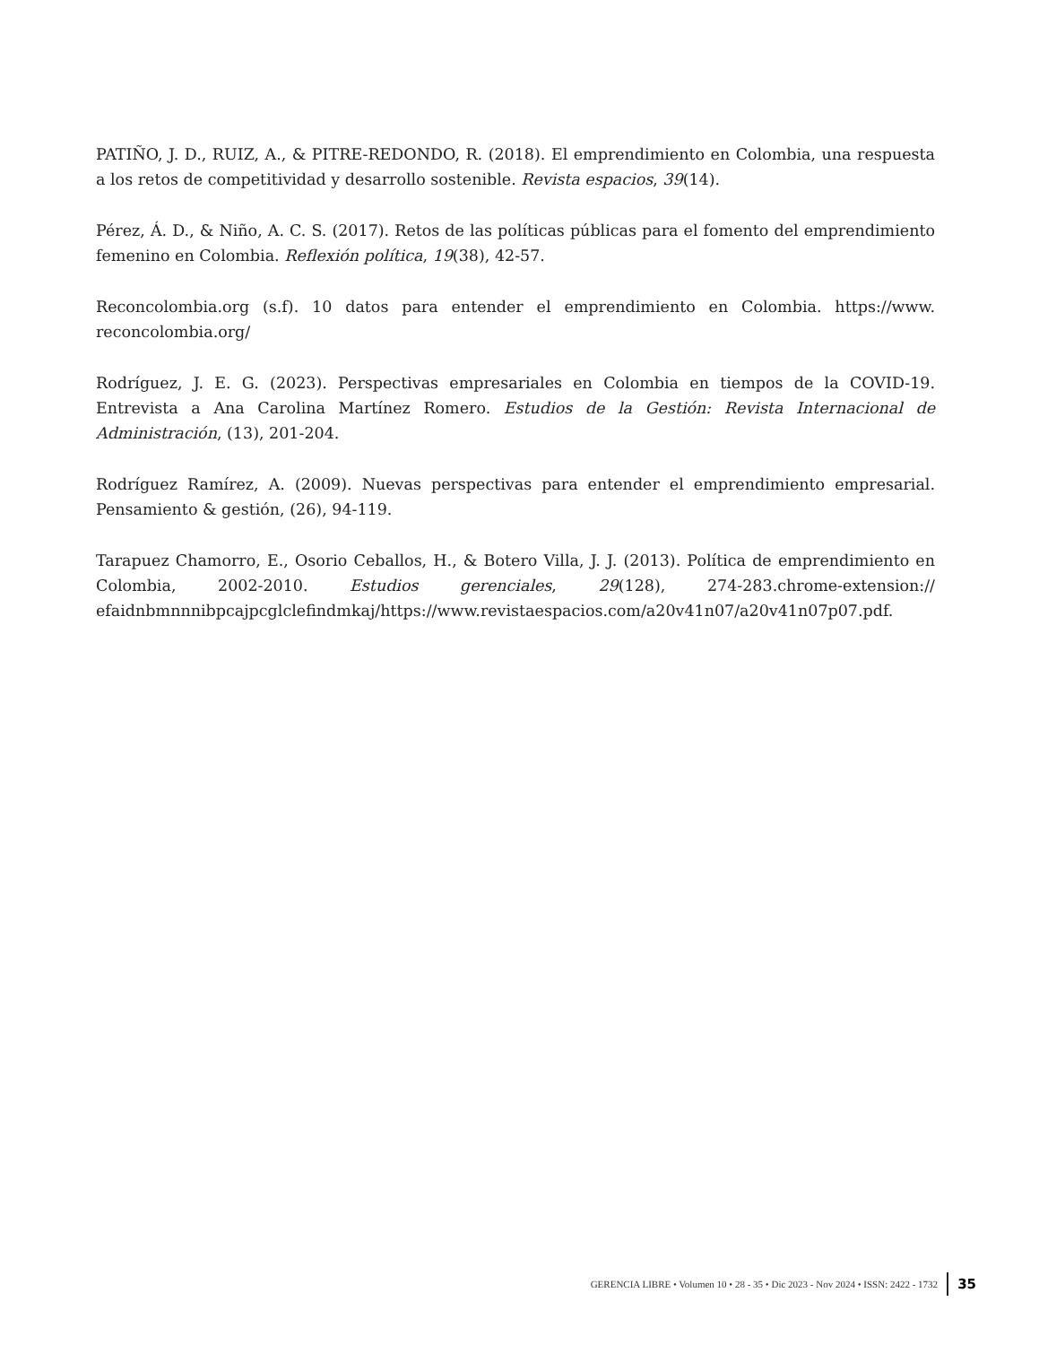PATIÑO, J. D., RUIZ, A., & PITRE-REDONDO, R. (2018). El emprendimiento en Colombia, una respuesta a los retos de competitividad y desarrollo sostenible. Revista espacios, 39(14).
Pérez, Á. D., & Niño, A. C. S. (2017). Retos de las políticas públicas para el fomento del emprendimiento femenino en Colombia. Reflexión política, 19(38), 42-57.
Reconcolombia.org (s.f). 10 datos para entender el emprendimiento en Colombia. https://www. reconcolombia.org/
Rodríguez, J. E. G. (2023). Perspectivas empresariales en Colombia en tiempos de la COVID-19. Entrevista a Ana Carolina Martínez Romero. Estudios de la Gestión: Revista Internacional de Administración, (13), 201-204.
Rodríguez Ramírez, A. (2009). Nuevas perspectivas para entender el emprendimiento empresarial. Pensamiento & gestión, (26), 94-119.
Tarapuez Chamorro, E., Osorio Ceballos, H., & Botero Villa, J. J. (2013). Política de emprendimiento en Colombia, 2002-2010. Estudios gerenciales, 29(128), 274-283.chrome-extension:// efaidnbmnnnibpcajpcglclefindmkaj/https://www.revistaespacios.com/a20v41n07/a20v41n07p07.pdf.
GERENCIA LIBRE • Volumen 10 • 28 - 35 • Dic 2023 - Nov 2024 • ISSN: 2422 - 1732 35